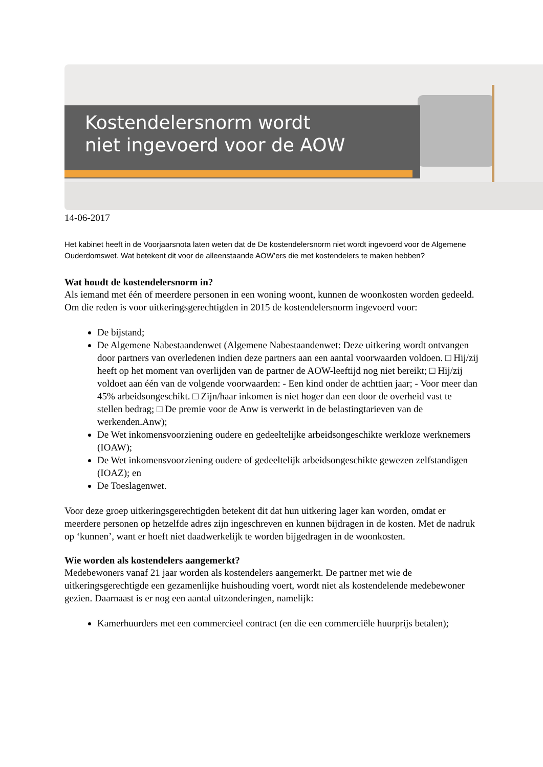Kostendelersnorm wordt
niet ingevoerd voor de AOW
14-06-2017
Het kabinet heeft in de Voorjaarsnota laten weten dat de De kostendelersnorm niet wordt ingevoerd voor de Algemene Ouderdomswet. Wat betekent dit voor de alleenstaande AOW’ers die met kostendelers te maken hebben?
Wat houdt de kostendelersnorm in?
Als iemand met één of meerdere personen in een woning woont, kunnen de woonkosten worden gedeeld. Om die reden is voor uitkeringsgerechtigden in 2015 de kostendelersnorm ingevoerd voor:
De bijstand;
De Algemene Nabestaandenwet (Algemene Nabestaandenwet: Deze uitkering wordt ontvangen door partners van overledenen indien deze partners aan een aantal voorwaarden voldoen. □ Hij/zij heeft op het moment van overlijden van de partner de AOW-leeftijd nog niet bereikt; □ Hij/zij voldoet aan één van de volgende voorwaarden: - Een kind onder de achttien jaar; - Voor meer dan 45% arbeidsongeschikt. □ Zijn/haar inkomen is niet hoger dan een door de overheid vast te stellen bedrag; □ De premie voor de Anw is verwerkt in de belastingtarieven van de werkenden.Anw);
De Wet inkomensvoorziening oudere en gedeeltelijke arbeidsongeschikte werkloze werknemers (IOAW);
De Wet inkomensvoorziening oudere of gedeeltelijk arbeidsongeschikte gewezen zelfstandigen (IOAZ); en
De Toeslagenwet.
Voor deze groep uitkeringsgerechtigden betekent dit dat hun uitkering lager kan worden, omdat er meerdere personen op hetzelfde adres zijn ingeschreven en kunnen bijdragen in de kosten. Met de nadruk op ‘kunnen’, want er hoeft niet daadwerkelijk te worden bijgedragen in de woonkosten.
Wie worden als kostendelers aangemerkt?
Medebewoners vanaf 21 jaar worden als kostendelers aangemerkt. De partner met wie de uitkeringsgerechtigde een gezamenlijke huishouding voert, wordt niet als kostendelende medebewoner gezien. Daarnaast is er nog een aantal uitzonderingen, namelijk:
Kamerhuurders met een commercieel contract (en die een commerciële huurprijs betalen);